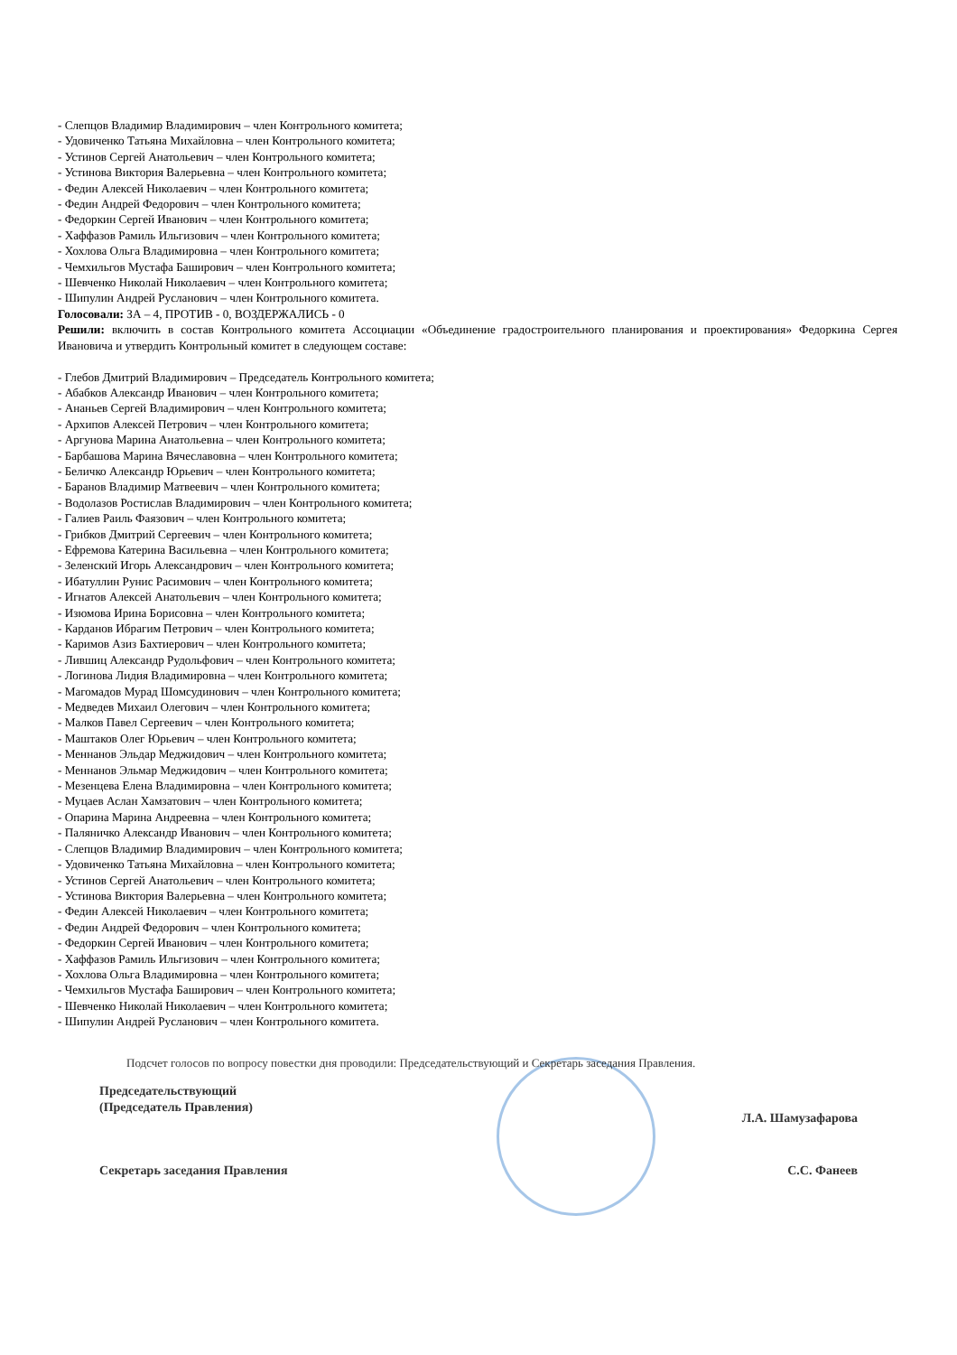- Слепцов Владимир Владимирович – член Контрольного комитета;
- Удовиченко Татьяна Михайловна – член Контрольного комитета;
- Устинов Сергей Анатольевич – член Контрольного комитета;
- Устинова Виктория Валерьевна – член Контрольного комитета;
- Федин Алексей Николаевич – член Контрольного комитета;
- Федин Андрей Федорович – член Контрольного комитета;
- Федоркин Сергей Иванович – член Контрольного комитета;
- Хаффазов Рамиль Ильгизович – член Контрольного комитета;
- Хохлова Ольга Владимировна – член Контрольного комитета;
- Чемхильгов Мустафа Баширович – член Контрольного комитета;
- Шевченко Николай Николаевич – член Контрольного комитета;
- Шипулин Андрей Русланович – член Контрольного комитета.
Голосовали: ЗА – 4, ПРОТИВ - 0, ВОЗДЕРЖАЛИСЬ - 0
Решили: включить в состав Контрольного комитета Ассоциации «Объединение градостроительного планирования и проектирования» Федоркина Сергея Ивановича и утвердить Контрольный комитет в следующем составе:
- Глебов Дмитрий Владимирович – Председатель Контрольного комитета;
- Абабков Александр Иванович – член Контрольного комитета;
- Ананьев Сергей Владимирович – член Контрольного комитета;
- Архипов Алексей Петрович – член Контрольного комитета;
- Аргунова Марина Анатольевна – член Контрольного комитета;
- Барбашова Марина Вячеславовна – член Контрольного комитета;
- Беличко Александр Юрьевич – член Контрольного комитета;
- Баранов Владимир Матвеевич – член Контрольного комитета;
- Водолазов Ростислав Владимирович – член Контрольного комитета;
- Галиев Раиль Фаязович – член Контрольного комитета;
- Грибков Дмитрий Сергеевич – член Контрольного комитета;
- Ефремова Катерина Васильевна – член Контрольного комитета;
- Зеленский Игорь Александрович – член Контрольного комитета;
- Ибатуллин Рунис Расимович – член Контрольного комитета;
- Игнатов Алексей Анатольевич – член Контрольного комитета;
- Изюмова Ирина Борисовна – член Контрольного комитета;
- Карданов Ибрагим Петрович – член Контрольного комитета;
- Каримов Азиз Бахтиерович – член Контрольного комитета;
- Лившиц Александр Рудольфович – член Контрольного комитета;
- Логинова Лидия Владимировна – член Контрольного комитета;
- Магомадов Мурад Шомсудинович – член Контрольного комитета;
- Медведев Михаил Олегович – член Контрольного комитета;
- Малков Павел Сергеевич – член Контрольного комитета;
- Маштаков Олег Юрьевич – член Контрольного комитета;
- Меннанов Эльдар Меджидович – член Контрольного комитета;
- Меннанов Эльмар Меджидович – член Контрольного комитета;
- Мезенцева Елена Владимировна – член Контрольного комитета;
- Муцаев Аслан Хамзатович – член Контрольного комитета;
- Опарина Марина Андреевна – член Контрольного комитета;
- Паляничко Александр Иванович – член Контрольного комитета;
- Слепцов Владимир Владимирович – член Контрольного комитета;
- Удовиченко Татьяна Михайловна – член Контрольного комитета;
- Устинов Сергей Анатольевич – член Контрольного комитета;
- Устинова Виктория Валерьевна – член Контрольного комитета;
- Федин Алексей Николаевич – член Контрольного комитета;
- Федин Андрей Федорович – член Контрольного комитета;
- Федоркин Сергей Иванович – член Контрольного комитета;
- Хаффазов Рамиль Ильгизович – член Контрольного комитета;
- Хохлова Ольга Владимировна – член Контрольного комитета;
- Чемхильгов Мустафа Баширович – член Контрольного комитета;
- Шевченко Николай Николаевич – член Контрольного комитета;
- Шипулин Андрей Русланович – член Контрольного комитета.
Подсчет голосов по вопросу повестки дня проводили: Председательствующий и Секретарь заседания Правления.
Председательствующий
(Председатель Правления)
Л.А. Шамузафарова
Секретарь заседания Правления С.С. Фанеев